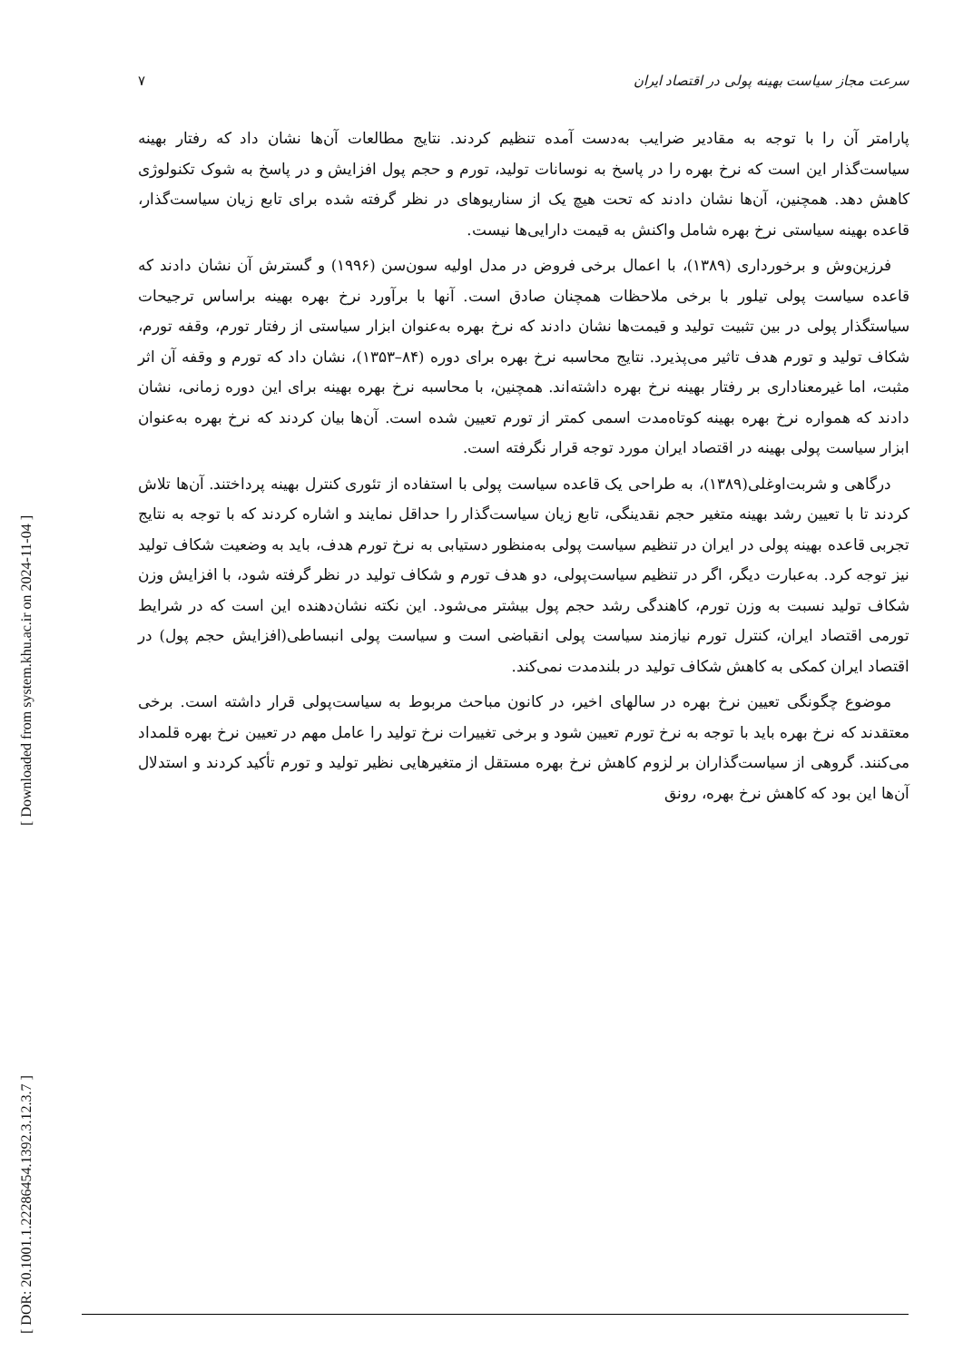[ DOR: 20.1001.1.22286454.1392.3.12.3.7 ]
[ Downloaded from system.khu.ac.ir on 2024-11-04 ]
سرعت مجاز سیاست بهینه پولی در اقتصاد ایران ۷
پارامتر آن را با توجه به مقادیر ضرایب به‌دست آمده تنظیم کردند. نتایج مطالعات آن‌ها نشان داد که رفتار بهینه سیاست‌گذار این است که نرخ بهره را در پاسخ به نوسانات تولید، تورم و حجم پول افزایش و در پاسخ به شوک تکنولوژی کاهش دهد. همچنین، آن‌ها نشان دادند که تحت هیچ یک از سناریوهای در نظر گرفته شده برای تابع زیان سیاست‌گذار، قاعده بهینه سیاستی نرخ بهره شامل واکنش به قیمت دارایی‌ها نیست.
فرزین‌وش و برخورداری (۱۳۸۹)، با اعمال برخی فروض در مدل اولیه سون‌سن (۱۹۹۶) و گسترش آن نشان دادند که قاعده سیاست پولی تیلور با برخی ملاحظات همچنان صادق است. آنها با برآورد نرخ بهره بهینه براساس ترجیحات سیاستگذار پولی در بین تثبیت تولید و قیمت‌ها نشان دادند که نرخ بهره به‌عنوان ابزار سیاستی از رفتار تورم، وقفه تورم، شکاف تولید و تورم هدف تاثیر می‌پذیرد. نتایج محاسبه نرخ بهره برای دوره (۸۴–۱۳۵۳)، نشان داد که تورم و وقفه آن اثر مثبت، اما غیرمعناداری بر رفتار بهینه نرخ بهره داشته‌اند. همچنین، با محاسبه نرخ بهره بهینه برای این دوره زمانی، نشان دادند که همواره نرخ بهره بهینه کوتاه‌مدت اسمی کمتر از تورم تعیین شده است. آن‌ها بیان کردند که نرخ بهره به‌عنوان ابزار سیاست پولی بهینه در اقتصاد ایران مورد توجه قرار نگرفته است.
درگاهی و شربت‌اوغلی(۱۳۸۹)، به طراحی یک قاعده سیاست پولی با استفاده از تئوری کنترل بهینه پرداختند. آن‌ها تلاش کردند تا با تعیین رشد بهینه متغیر حجم نقدینگی، تابع زیان سیاست‌گذار را حداقل نمایند و اشاره کردند که با توجه به نتایج تجربی قاعده بهینه پولی در ایران در تنظیم سیاست پولی به‌منظور دستیابی به نرخ تورم هدف، باید به وضعیت شکاف تولید نیز توجه کرد. به‌عبارت دیگر، اگر در تنظیم سیاست‌پولی، دو هدف تورم و شکاف تولید در نظر گرفته شود، با افزایش وزن شکاف تولید نسبت به وزن تورم، کاهندگی رشد حجم پول بیشتر می‌شود. این نکته نشان‌دهنده این است که در شرایط تورمی اقتصاد ایران، کنترل تورم نیازمند سیاست پولی انقباضی است و سیاست پولی انبساطی(افزایش حجم پول) در اقتصاد ایران کمکی به کاهش شکاف تولید در بلندمدت نمی‌کند.
موضوع چگونگی تعیین نرخ بهره در سالهای اخیر، در کانون مباحث مربوط به سیاست‌پولی قرار داشته است. برخی معتقدند که نرخ بهره باید با توجه به نرخ تورم تعیین شود و برخی تغییرات نرخ تولید را عامل مهم در تعیین نرخ بهره قلمداد می‌کنند. گروهی از سیاست‌گذاران بر لزوم کاهش نرخ بهره مستقل از متغیرهایی نظیر تولید و تورم تأکید کردند و استدلال آن‌ها این بود که کاهش نرخ بهره، رونق